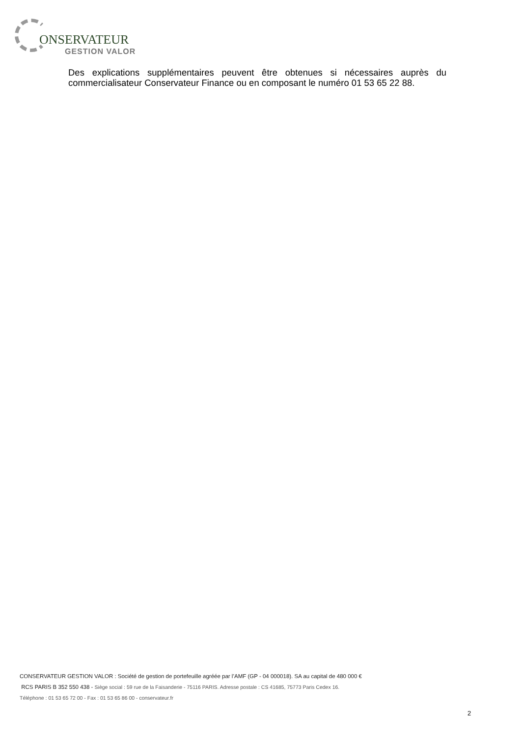ONSERVATEUR
GESTION VALOR
Des explications supplémentaires peuvent être obtenues si nécessaires auprès du commercialisateur Conservateur Finance ou en composant le numéro 01 53 65 22 88.
CONSERVATEUR GESTION VALOR : Société de gestion de portefeuille agréée par l’AMF (GP - 04 000018). SA au capital de 480 000 €
RCS PARIS B 352 550 438 - Siège social : 59 rue de la Faisanderie - 75116 PARIS. Adresse postale : CS 41685, 75773 Paris Cedex 16.
Téléphone : 01 53 65 72 00 - Fax : 01 53 65 86 00 - conservateur.fr
2